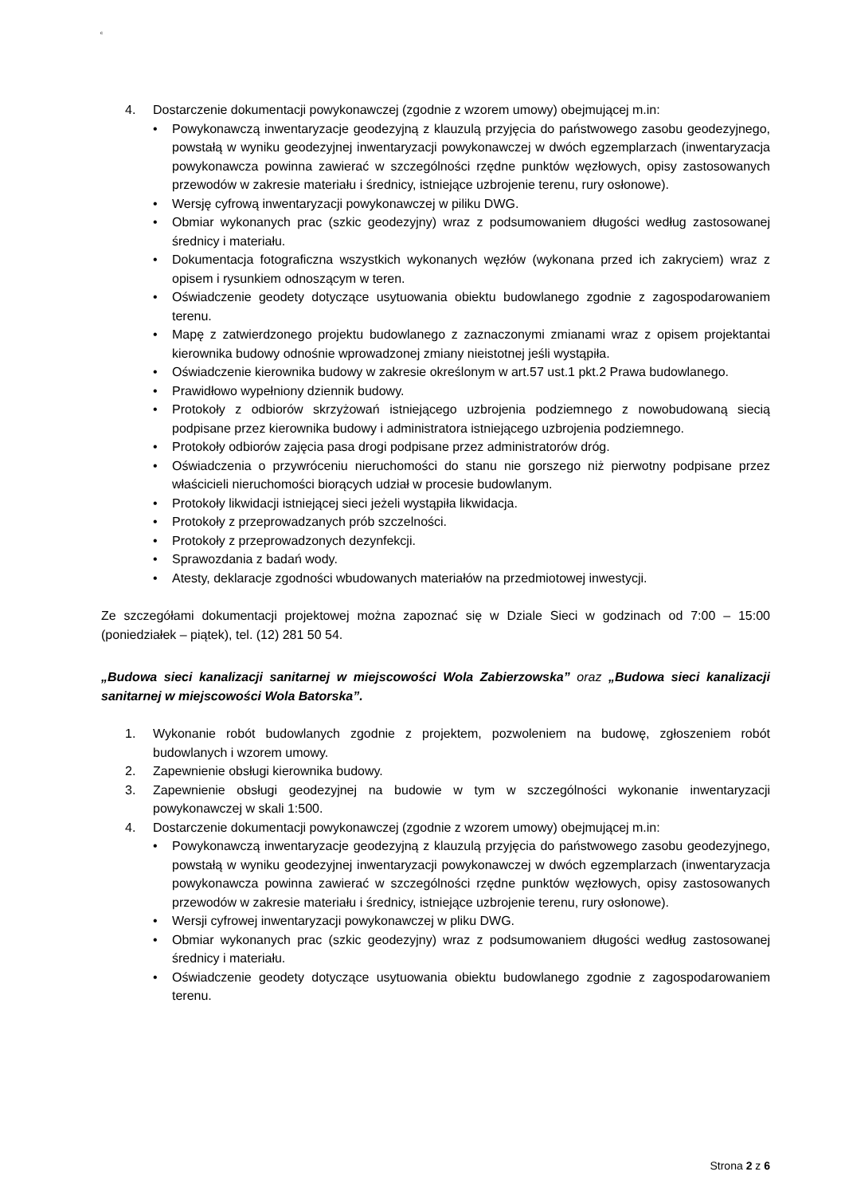c
4. Dostarczenie dokumentacji powykonawczej (zgodnie z wzorem umowy) obejmującej m.in:
• Powykonawczą inwentaryzacje geodezyjną z klauzulą przyjęcia do państwowego zasobu geodezyjnego, powstałą w wyniku geodezyjnej inwentaryzacji powykonawczej w dwóch egzemplarzach (inwentaryzacja powykonawcza powinna zawierać w szczególności rzędne punktów węzłowych, opisy zastosowanych przewodów w zakresie materiału i średnicy, istniejące uzbrojenie terenu, rury osłonowe).
• Wersję cyfrową inwentaryzacji powykonawczej w piliku DWG.
• Obmiar wykonanych prac (szkic geodezyjny) wraz z podsumowaniem długości według zastosowanej średnicy i materiału.
• Dokumentacja fotograficzna wszystkich wykonanych węzłów (wykonana przed ich zakryciem) wraz z opisem i rysunkiem odnoszącym w teren.
• Oświadczenie geodety dotyczące usytuowania obiektu budowlanego zgodnie z zagospodarowaniem terenu.
• Mapę z zatwierdzonego projektu budowlanego z zaznaczonymi zmianami wraz z opisem projektantai kierownika budowy odnośnie wprowadzonej zmiany nieistotnej jeśli wystąpiła.
• Oświadczenie kierownika budowy w zakresie określonym w art.57 ust.1 pkt.2 Prawa budowlanego.
• Prawidłowo wypełniony dziennik budowy.
• Protokoły z odbiorów skrzyżowań istniejącego uzbrojenia podziemnego z nowobudowaną siecią podpisane przez kierownika budowy i administratora istniejącego uzbrojenia podziemnego.
• Protokoły odbiorów zajęcia pasa drogi podpisane przez administratorów dróg.
• Oświadczenia o przywróceniu nieruchomości do stanu nie gorszego niż pierwotny podpisane przez właścicieli nieruchomości biorących udział w procesie budowlanym.
• Protokoły likwidacji istniejącej sieci jeżeli wystąpiła likwidacja.
• Protokoły z przeprowadzanych prób szczelności.
• Protokoły z przeprowadzonych dezynfekcji.
• Sprawozdania z badań wody.
• Atesty, deklaracje zgodności wbudowanych materiałów na przedmiotowej inwestycji.
Ze szczegółami dokumentacji projektowej można zapoznać się w Dziale Sieci w godzinach od 7:00 – 15:00 (poniedziałek – piątek), tel. (12) 281 50 54.
„Budowa sieci kanalizacji sanitarnej w miejscowości Wola Zabierzowska” oraz „Budowa sieci kanalizacji sanitarnej w miejscowości Wola Batorska”.
1. Wykonanie robót budowlanych zgodnie z projektem, pozwoleniem na budowę, zgłoszeniem robót budowlanych i wzorem umowy.
2. Zapewnienie obsługi kierownika budowy.
3. Zapewnienie obsługi geodezyjnej na budowie w tym w szczególności wykonanie inwentaryzacji powykonawczej w skali 1:500.
4. Dostarczenie dokumentacji powykonawczej (zgodnie z wzorem umowy) obejmującej m.in:
• Powykonawczą inwentaryzacje geodezyjną z klauzulą przyjęcia do państwowego zasobu geodezyjnego, powstałą w wyniku geodezyjnej inwentaryzacji powykonawczej w dwóch egzemplarzach (inwentaryzacja powykonawcza powinna zawierać w szczególności rzędne punktów węzłowych, opisy zastosowanych przewodów w zakresie materiału i średnicy, istniejące uzbrojenie terenu, rury osłonowe).
• Wersji cyfrowej inwentaryzacji powykonawczej w pliku DWG.
• Obmiar wykonanych prac (szkic geodezyjny) wraz z podsumowaniem długości według zastosowanej średnicy i materiału.
• Oświadczenie geodety dotyczące usytuowania obiektu budowlanego zgodnie z zagospodarowaniem terenu.
Strona 2 z 6